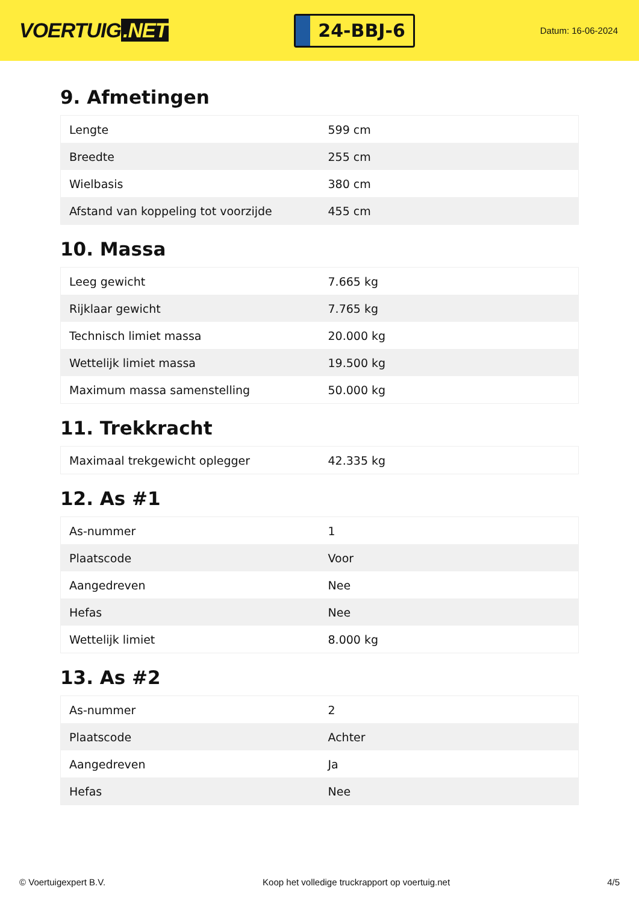VOERTUIG.NET
24-BBJ-6
Datum: 16-06-2024
9. Afmetingen
| Lengte | 599 cm |
| Breedte | 255 cm |
| Wielbasis | 380 cm |
| Afstand van koppeling tot voorzijde | 455 cm |
10. Massa
| Leeg gewicht | 7.665 kg |
| Rijklaar gewicht | 7.765 kg |
| Technisch limiet massa | 20.000 kg |
| Wettelijk limiet massa | 19.500 kg |
| Maximum massa samenstelling | 50.000 kg |
11. Trekkracht
| Maximaal trekgewicht oplegger | 42.335 kg |
12. As #1
| As-nummer | 1 |
| Plaatscode | Voor |
| Aangedreven | Nee |
| Hefas | Nee |
| Wettelijk limiet | 8.000 kg |
13. As #2
| As-nummer | 2 |
| Plaatscode | Achter |
| Aangedreven | Ja |
| Hefas | Nee |
© Voertuigexpert B.V. Koop het volledige truckrapport op voertuig.net 4/5